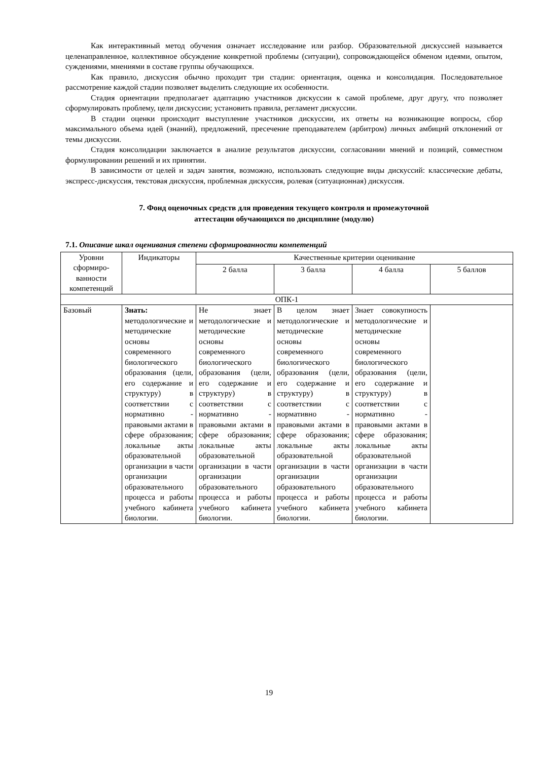Как интерактивный метод обучения означает исследование или разбор. Образовательной дискуссией называется целенаправленное, коллективное обсуждение конкретной проблемы (ситуации), сопровождающейся обменом идеями, опытом, суждениями, мнениями в составе группы обучающихся.
Как правило, дискуссия обычно проходит три стадии: ориентация, оценка и консолидация. Последовательное рассмотрение каждой стадии позволяет выделить следующие их особенности.
Стадия ориентации предполагает адаптацию участников дискуссии к самой проблеме, друг другу, что позволяет сформулировать проблему, цели дискуссии; установить правила, регламент дискуссии.
В стадии оценки происходит выступление участников дискуссии, их ответы на возникающие вопросы, сбор максимального объема идей (знаний), предложений, пресечение преподавателем (арбитром) личных амбиций отклонений от темы дискуссии.
Стадия консолидации заключается в анализе результатов дискуссии, согласовании мнений и позиций, совместном формулировании решений и их принятии.
В зависимости от целей и задач занятия, возможно, использовать следующие виды дискуссий: классические дебаты, экспресс-дискуссия, текстовая дискуссия, проблемная дискуссия, ролевая (ситуационная) дискуссия.
7. Фонд оценочных средств для проведения текущего контроля и промежуточной
аттестации обучающихся по дисциплине (модулю)
7.1. Описание шкал оценивания степени сформированности компетенций
| Уровни сформиро-ванности компетенций | Индикаторы | Качественные критерии оценивание | | | |
| | | 2 балла | 3 балла | 4 балла | 5 баллов |
| ОПК-1 | | | | | |
| Базовый | Знать: методологические и методические основы современного биологического образования (цели, его содержание и структуру) в соответствии с нормативно - правовыми актами в сфере образования; локальные акты образовательной организации в части организации образовательного процесса и работы учебного кабинета биологии. | Не знает методологические и методические основы современного биологического образования (цели, его содержание и структуру) в соответствии с нормативно - правовыми актами в сфере образования; локальные акты образовательной организации в части организации образовательного процесса и работы учебного кабинета биологии. | В целом знает методологические и методические основы современного биологического образования (цели, его содержание и структуру) в соответствии с нормативно - правовыми актами в сфере образования; локальные акты образовательной организации в части организации образовательного процесса и работы учебного кабинета биологии. | Знает совокупность методологические и методические основы современного биологического образования (цели, его содержание и структуру) в соответствии с нормативно - правовыми актами в сфере образования; локальные акты образовательной организации в части организации образовательного процесса и работы учебного кабинета биологии. | |
19